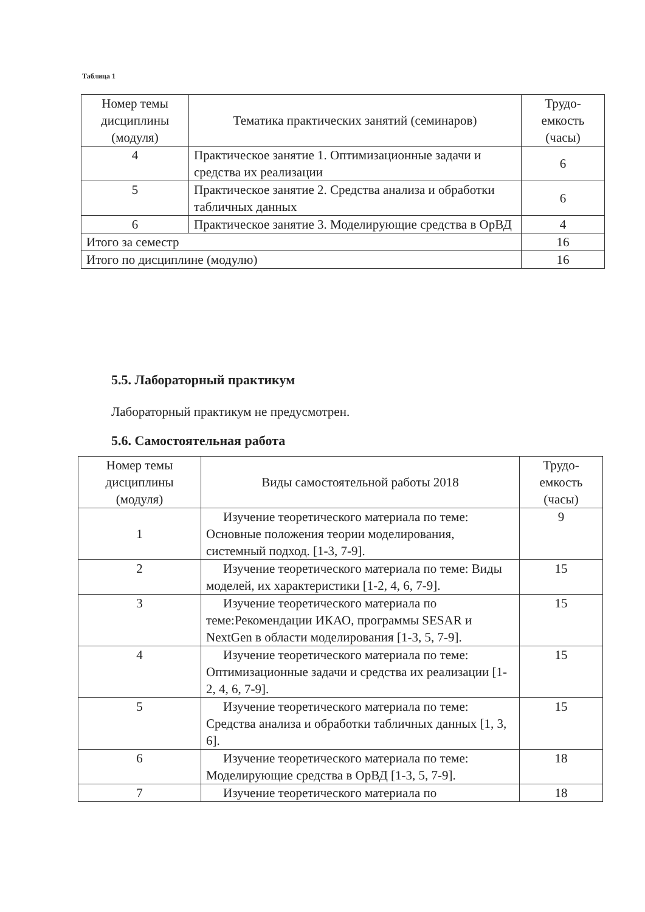Таблица 1
| Номер темы дисциплины (модуля) | Тематика практических занятий (семинаров) | Трудо-емкость (часы) |
| --- | --- | --- |
| 4 | Практическое занятие 1. Оптимизационные задачи и средства их реализации | 6 |
| 5 | Практическое занятие 2. Средства анализа и обработки табличных данных | 6 |
| 6 | Практическое занятие 3. Моделирующие средства в ОрВД | 4 |
| Итого за семестр | | 16 |
| Итого по дисциплине (модулю) | | 16 |
5.5. Лабораторный практикум
Лабораторный практикум не предусмотрен.
5.6. Самостоятельная работа
| Номер темы дисциплины (модуля) | Виды самостоятельной работы 2018 | Трудо-емкость (часы) |
| --- | --- | --- |
| 1 | Изучение теоретического материала по теме: Основные положения теории моделирования, системный подход. [1-3, 7-9]. | 9 |
| 2 | Изучение теоретического материала по теме: Виды моделей, их характеристики [1-2, 4, 6, 7-9]. | 15 |
| 3 | Изучение теоретического материала по теме:Рекомендации ИКАО, программы SESAR и NextGen в области моделирования [1-3, 5, 7-9]. | 15 |
| 4 | Изучение теоретического материала по теме: Оптимизационные задачи и средства их реализации [1-2, 4, 6, 7-9]. | 15 |
| 5 | Изучение теоретического материала по теме: Средства анализа и обработки табличных данных [1, 3, 6]. | 15 |
| 6 | Изучение теоретического материала по теме: Моделирующие средства в ОрВД [1-3, 5, 7-9]. | 18 |
| 7 | Изучение теоретического материала по | 18 |